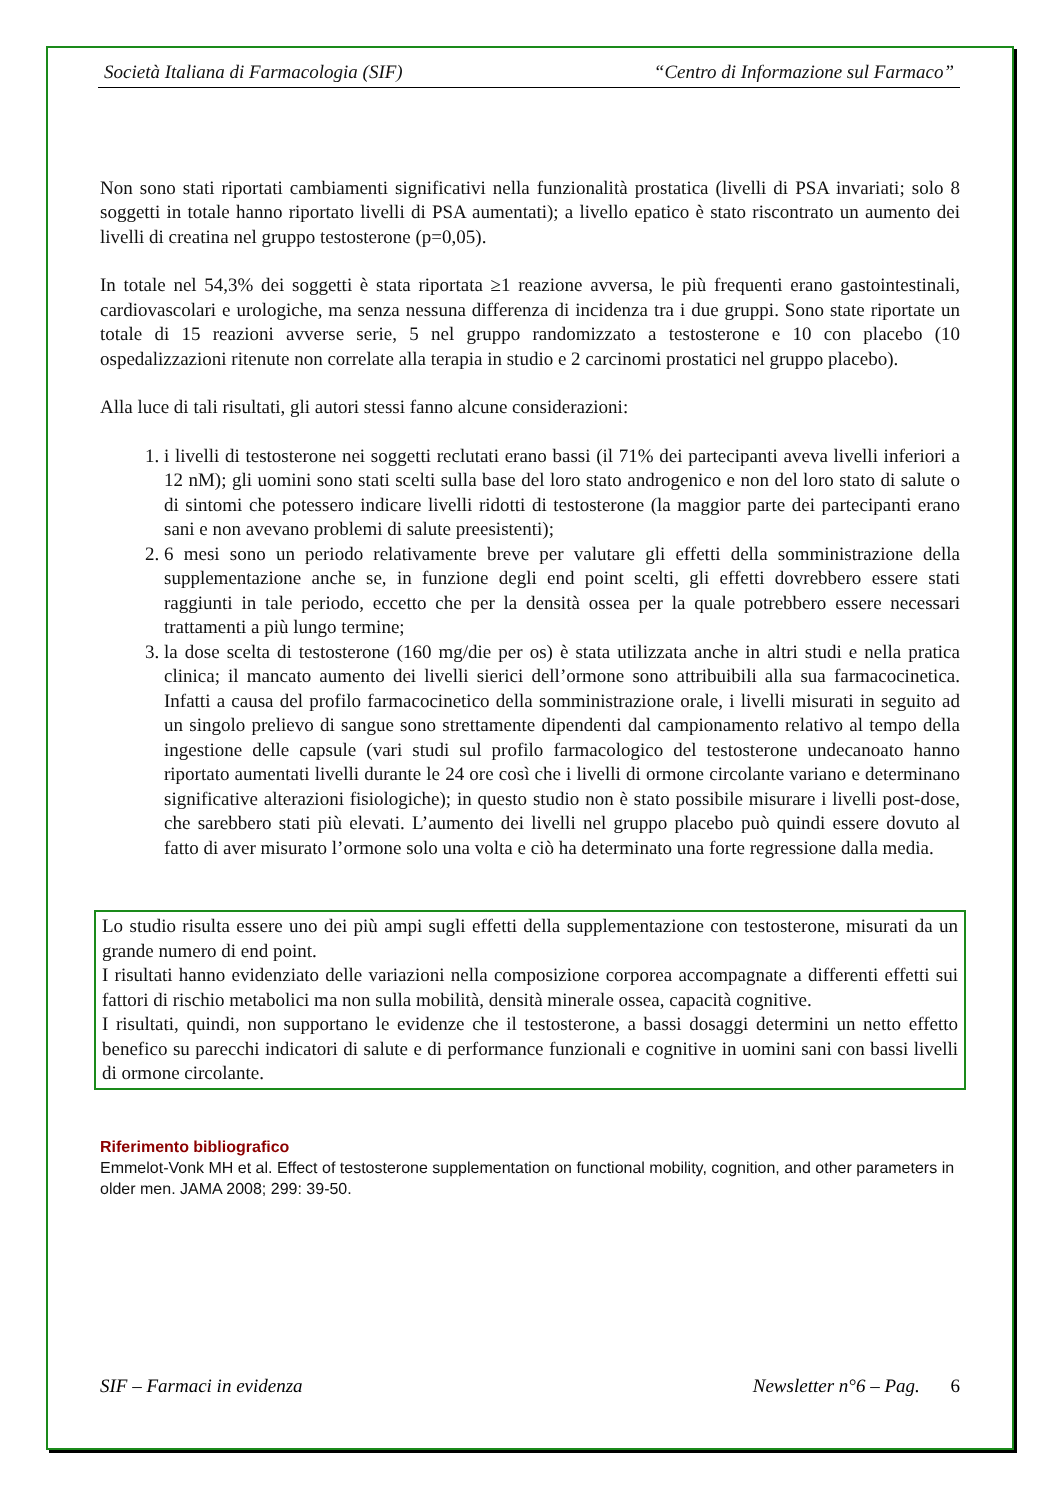Società Italiana di Farmacologia (SIF) “Centro di Informazione sul Farmaco”
Non sono stati riportati cambiamenti significativi nella funzionalità prostatica (livelli di PSA invariati; solo 8 soggetti in totale hanno riportato livelli di PSA aumentati); a livello epatico è stato riscontrato un aumento dei livelli di creatina nel gruppo testosterone (p=0,05).
In totale nel 54,3% dei soggetti è stata riportata ≥1 reazione avversa, le più frequenti erano gastointestinali, cardiovascolari e urologiche, ma senza nessuna differenza di incidenza tra i due gruppi. Sono state riportate un totale di 15 reazioni avverse serie, 5 nel gruppo randomizzato a testosterone e 10 con placebo (10 ospedalizzazioni ritenute non correlate alla terapia in studio e 2 carcinomi prostatici nel gruppo placebo).
Alla luce di tali risultati, gli autori stessi fanno alcune considerazioni:
1. i livelli di testosterone nei soggetti reclutati erano bassi (il 71% dei partecipanti aveva livelli inferiori a 12 nM); gli uomini sono stati scelti sulla base del loro stato androgenico e non del loro stato di salute o di sintomi che potessero indicare livelli ridotti di testosterone (la maggior parte dei partecipanti erano sani e non avevano problemi di salute preesistenti);
2. 6 mesi sono un periodo relativamente breve per valutare gli effetti della somministrazione della supplementazione anche se, in funzione degli end point scelti, gli effetti dovrebbero essere stati raggiunti in tale periodo, eccetto che per la densità ossea per la quale potrebbero essere necessari trattamenti a più lungo termine;
3. la dose scelta di testosterone (160 mg/die per os) è stata utilizzata anche in altri studi e nella pratica clinica; il mancato aumento dei livelli sierici dell’ormone sono attribuibili alla sua farmacocinetica. Infatti a causa del profilo farmacocinetico della somministrazione orale, i livelli misurati in seguito ad un singolo prelievo di sangue sono strettamente dipendenti dal campionamento relativo al tempo della ingestione delle capsule (vari studi sul profilo farmacologico del testosterone undecanoato hanno riportato aumentati livelli durante le 24 ore così che i livelli di ormone circolante variano e determinano significative alterazioni fisiologiche); in questo studio non è stato possibile misurare i livelli post-dose, che sarebbero stati più elevati. L’aumento dei livelli nel gruppo placebo può quindi essere dovuto al fatto di aver misurato l’ormone solo una volta e ciò ha determinato una forte regressione dalla media.
Lo studio risulta essere uno dei più ampi sugli effetti della supplementazione con testosterone, misurati da un grande numero di end point.
I risultati hanno evidenziato delle variazioni nella composizione corporea accompagnate a differenti effetti sui fattori di rischio metabolici ma non sulla mobilità, densità minerale ossea, capacità cognitive.
I risultati, quindi, non supportano le evidenze che il testosterone, a bassi dosaggi determini un netto effetto benefico su parecchi indicatori di salute e di performance funzionali e cognitive in uomini sani con bassi livelli di ormone circolante.
Riferimento bibliografico
Emmelot-Vonk MH et al. Effect of testosterone supplementation on functional mobility, cognition, and other parameters in older men. JAMA 2008; 299: 39-50.
SIF – Farmaci in evidenza Newsletter n°6 – Pag. 6